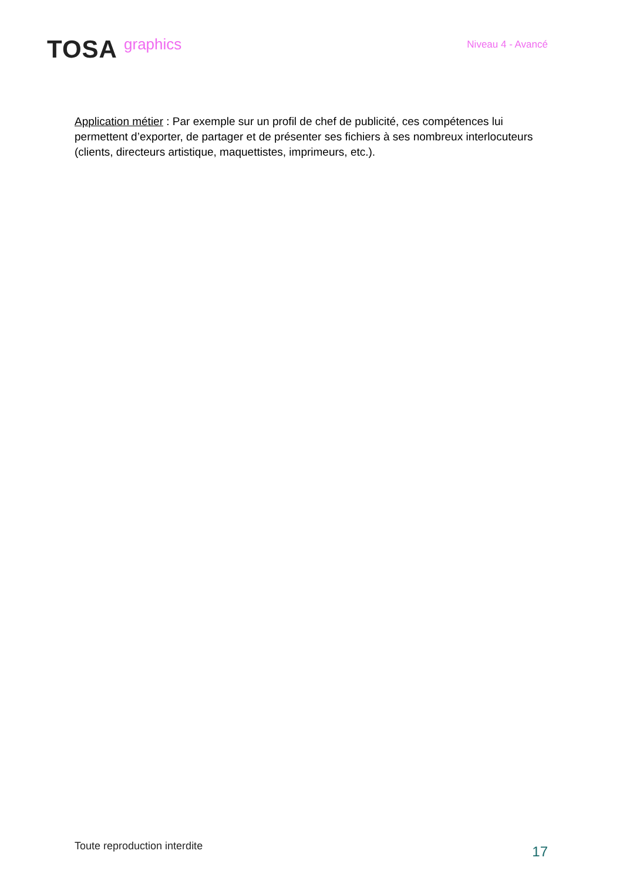TOSA graphics
Niveau 4 - Avancé
Application métier : Par exemple sur un profil de chef de publicité, ces compétences lui permettent d’exporter, de partager et de présenter ses fichiers à ses nombreux interlocuteurs (clients, directeurs artistique, maquettistes, imprimeurs, etc.).
Toute reproduction interdite
17